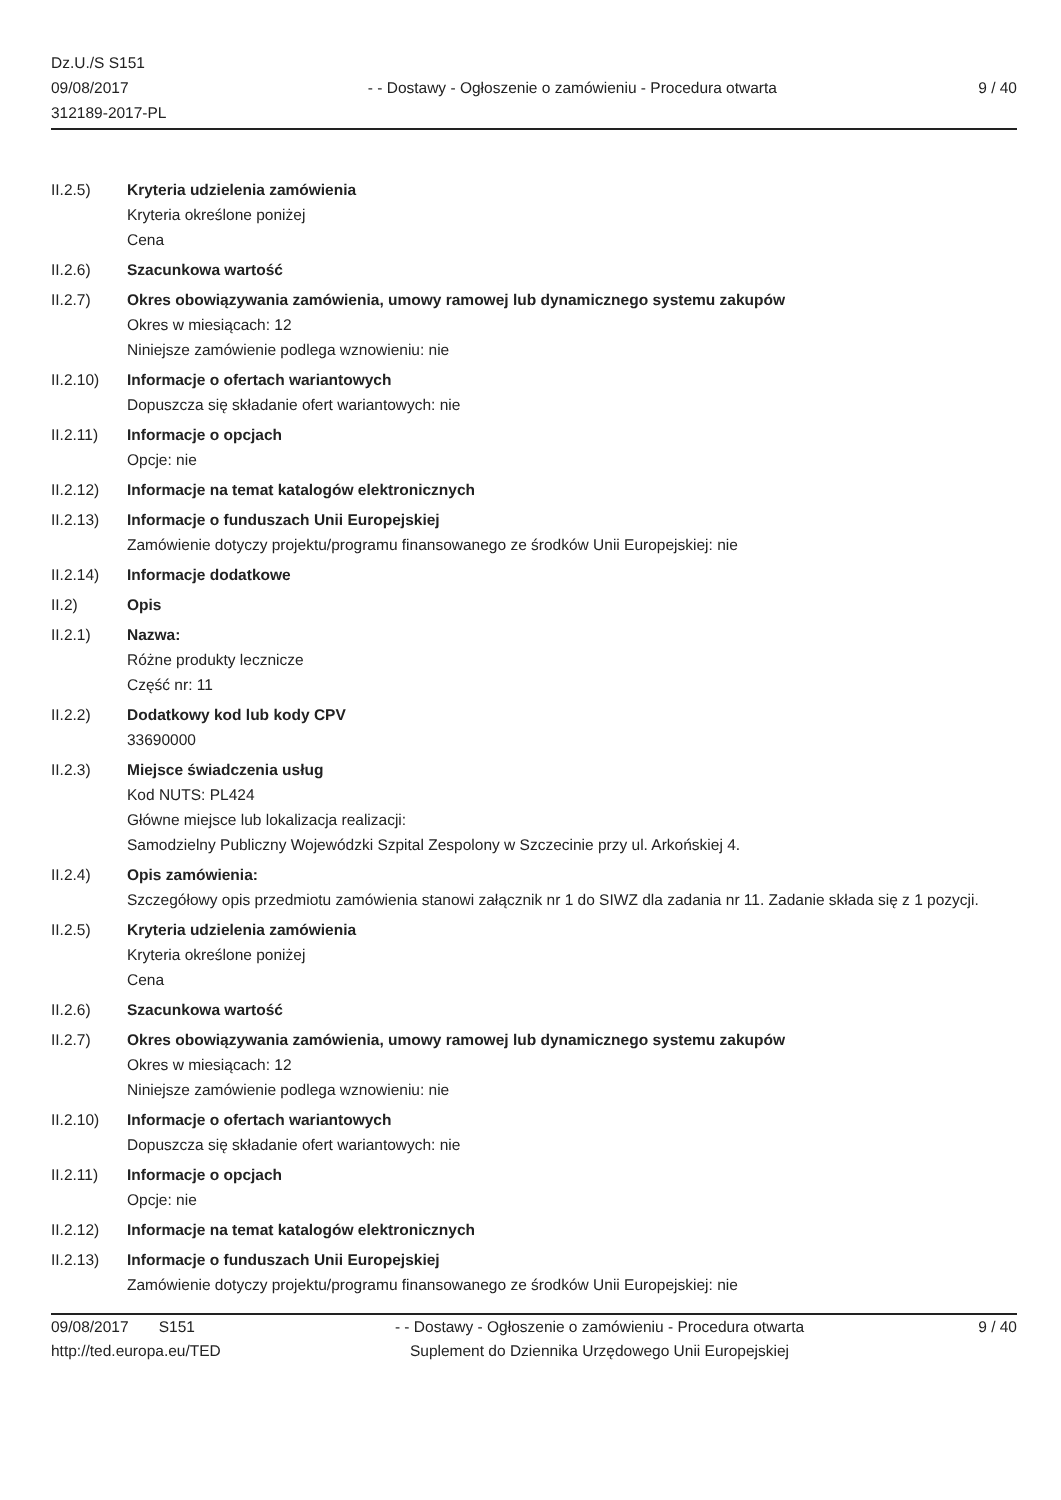Dz.U./S S151
09/08/2017
312189-2017-PL
- - Dostawy - Ogłoszenie o zamówieniu - Procedura otwarta
9 / 40
II.2.5) Kryteria udzielenia zamówienia
Kryteria określone poniżej
Cena
II.2.6) Szacunkowa wartość
II.2.7) Okres obowiązywania zamówienia, umowy ramowej lub dynamicznego systemu zakupów
Okres w miesiącach: 12
Niniejsze zamówienie podlega wznowieniu: nie
II.2.10) Informacje o ofertach wariantowych
Dopuszcza się składanie ofert wariantowych: nie
II.2.11) Informacje o opcjach
Opcje: nie
II.2.12) Informacje na temat katalogów elektronicznych
II.2.13) Informacje o funduszach Unii Europejskiej
Zamówienie dotyczy projektu/programu finansowanego ze środków Unii Europejskiej: nie
II.2.14) Informacje dodatkowe
II.2) Opis
II.2.1) Nazwa:
Różne produkty lecznicze
Część nr: 11
II.2.2) Dodatkowy kod lub kody CPV
33690000
II.2.3) Miejsce świadczenia usług
Kod NUTS: PL424
Główne miejsce lub lokalizacja realizacji:
Samodzielny Publiczny Wojewódzki Szpital Zespolony w Szczecinie przy ul. Arkońskiej 4.
II.2.4) Opis zamówienia:
Szczegółowy opis przedmiotu zamówienia stanowi załącznik nr 1 do SIWZ dla zadania nr 11. Zadanie składa się z 1 pozycji.
II.2.5) Kryteria udzielenia zamówienia
Kryteria określone poniżej
Cena
II.2.6) Szacunkowa wartość
II.2.7) Okres obowiązywania zamówienia, umowy ramowej lub dynamicznego systemu zakupów
Okres w miesiącach: 12
Niniejsze zamówienie podlega wznowieniu: nie
II.2.10) Informacje o ofertach wariantowych
Dopuszcza się składanie ofert wariantowych: nie
II.2.11) Informacje o opcjach
Opcje: nie
II.2.12) Informacje na temat katalogów elektronicznych
II.2.13) Informacje o funduszach Unii Europejskiej
Zamówienie dotyczy projektu/programu finansowanego ze środków Unii Europejskiej: nie
09/08/2017 S151
http://ted.europa.eu/TED
- - Dostawy - Ogłoszenie o zamówieniu - Procedura otwarta
Suplement do Dziennika Urzędowego Unii Europejskiej
9 / 40